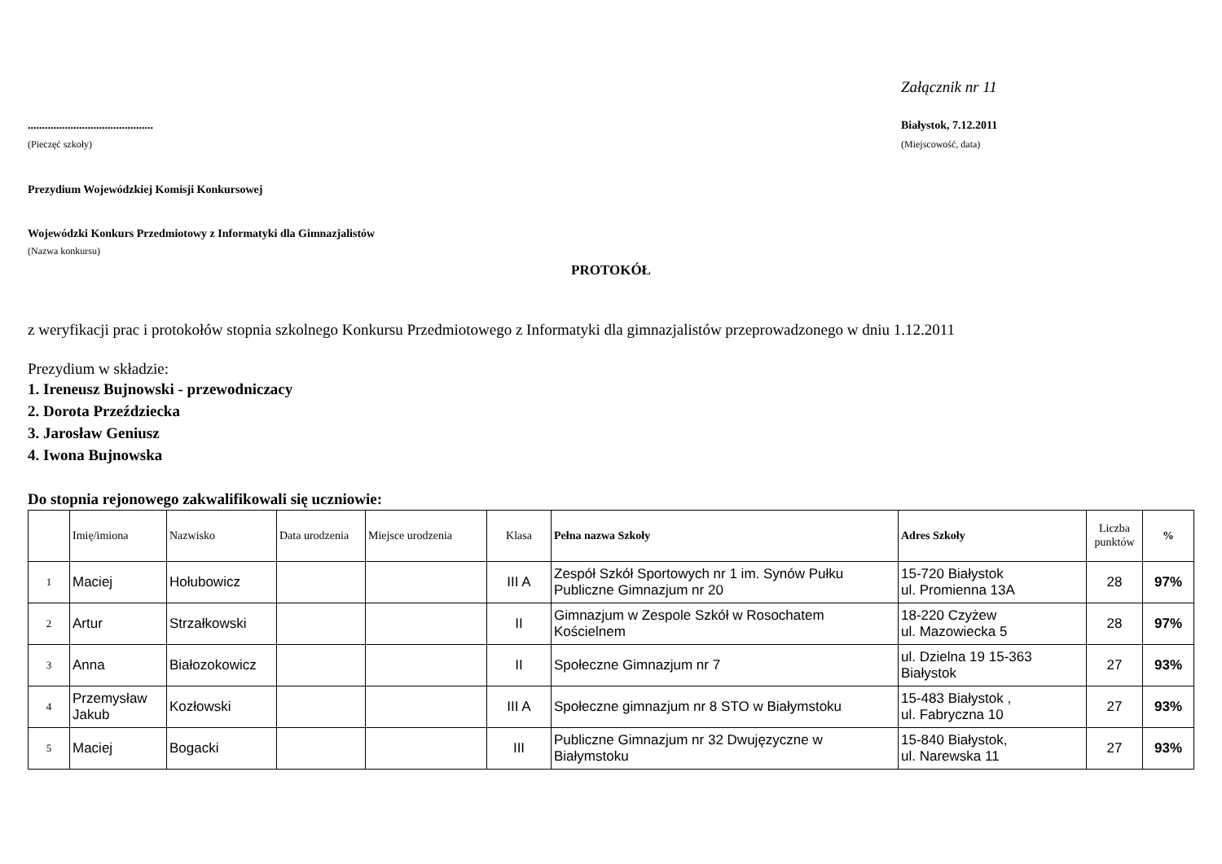Załącznik nr 11
............................................
(Pieczęć szkoły)
Białystok, 7.12.2011
(Miejscowość, data)
Prezydium Wojewódzkiej Komisji Konkursowej
Wojewódzki Konkurs Przedmiotowy z Informatyki dla Gimnazjalistów
(Nazwa konkursu)
PROTOKÓŁ
z weryfikacji prac i protokołów stopnia szkolnego Konkursu Przedmiotowego z Informatyki dla gimnazjalistów przeprowadzonego w dniu 1.12.2011
Prezydium w składzie:
1. Ireneusz Bujnowski - przewodniczacy
2. Dorota Przeździecka
3. Jarosław Geniusz
4. Iwona Bujnowska
Do stopnia rejonowego zakwalifikowali się uczniowie:
| | Imię/imiona | Nazwisko | Data urodzenia | Miejsce urodzenia | Klasa | Pełna nazwa Szkoły | Adres Szkoły | Liczba punktów | % |
| --- | --- | --- | --- | --- | --- | --- | --- | --- | --- |
| 1 | Maciej | Hołubowicz | | | III A | Zespół Szkół Sportowych nr 1 im. Synów Pułku Publiczne Gimnazjum nr 20 | 15-720 Białystok ul. Promienna 13A | 28 | 97% |
| 2 | Artur | Strzałkowski | | | II | Gimnazjum w Zespole Szkół w Rosochatem Kościelnem | 18-220 Czyżew ul. Mazowiecka 5 | 28 | 97% |
| 3 | Anna | Białozokowicz | | | II | Społeczne Gimnazjum nr 7 | ul. Dzielna 19 15-363 Białystok | 27 | 93% |
| 4 | Przemysław Jakub | Kozłowski | | | III A | Społeczne gimnazjum nr 8 STO w Białymstoku | 15-483 Białystok , ul. Fabryczna 10 | 27 | 93% |
| 5 | Maciej | Bogacki | | | III | Publiczne Gimnazjum nr 32 Dwujęzyczne w Białymstoku | 15-840 Białystok, ul. Narewska 11 | 27 | 93% |